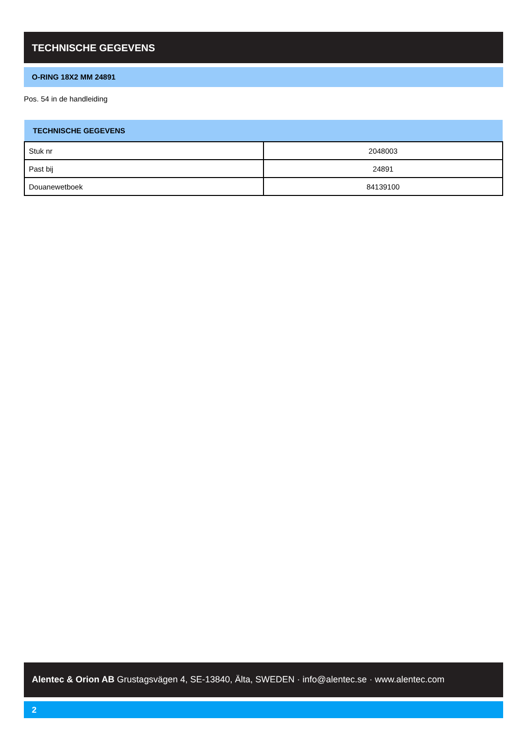TECHNISCHE GEGEVENS
O-RING 18X2 MM 24891
Pos. 54 in de handleiding
| TECHNISCHE GEGEVENS | |
| --- | --- |
| Stuk nr | 2048003 |
| Past bij | 24891 |
| Douanewetboek | 84139100 |
Alentec & Orion AB Grustagsvägen 4, SE-13840, Älta, SWEDEN · info@alentec.se · www.alentec.com
2